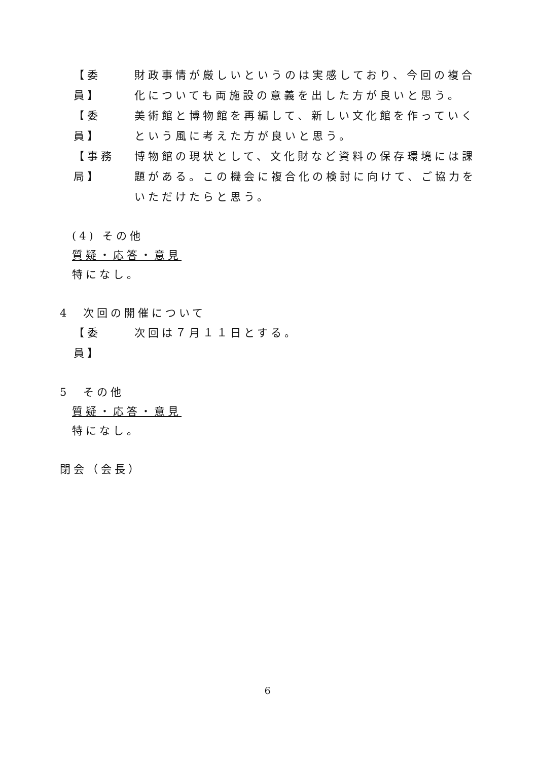【委　員】
財政事情が厳しいというのは実感しており、今回の複合化についても両施設の意義を出した方が良いと思う。
【委　員】
美術館と博物館を再編して、新しい文化館を作っていくという風に考えた方が良いと思う。
【事務局】
博物館の現状として、文化財など資料の保存環境には課題がある。この機会に複合化の検討に向けて、ご協力をいただけたらと思う。
(4) その他
質疑・応答・意見
特になし。
4　次回の開催について
【委　員】
次回は７月１１日とする。
5　その他
質疑・応答・意見
特になし。
閉会（会長）
6